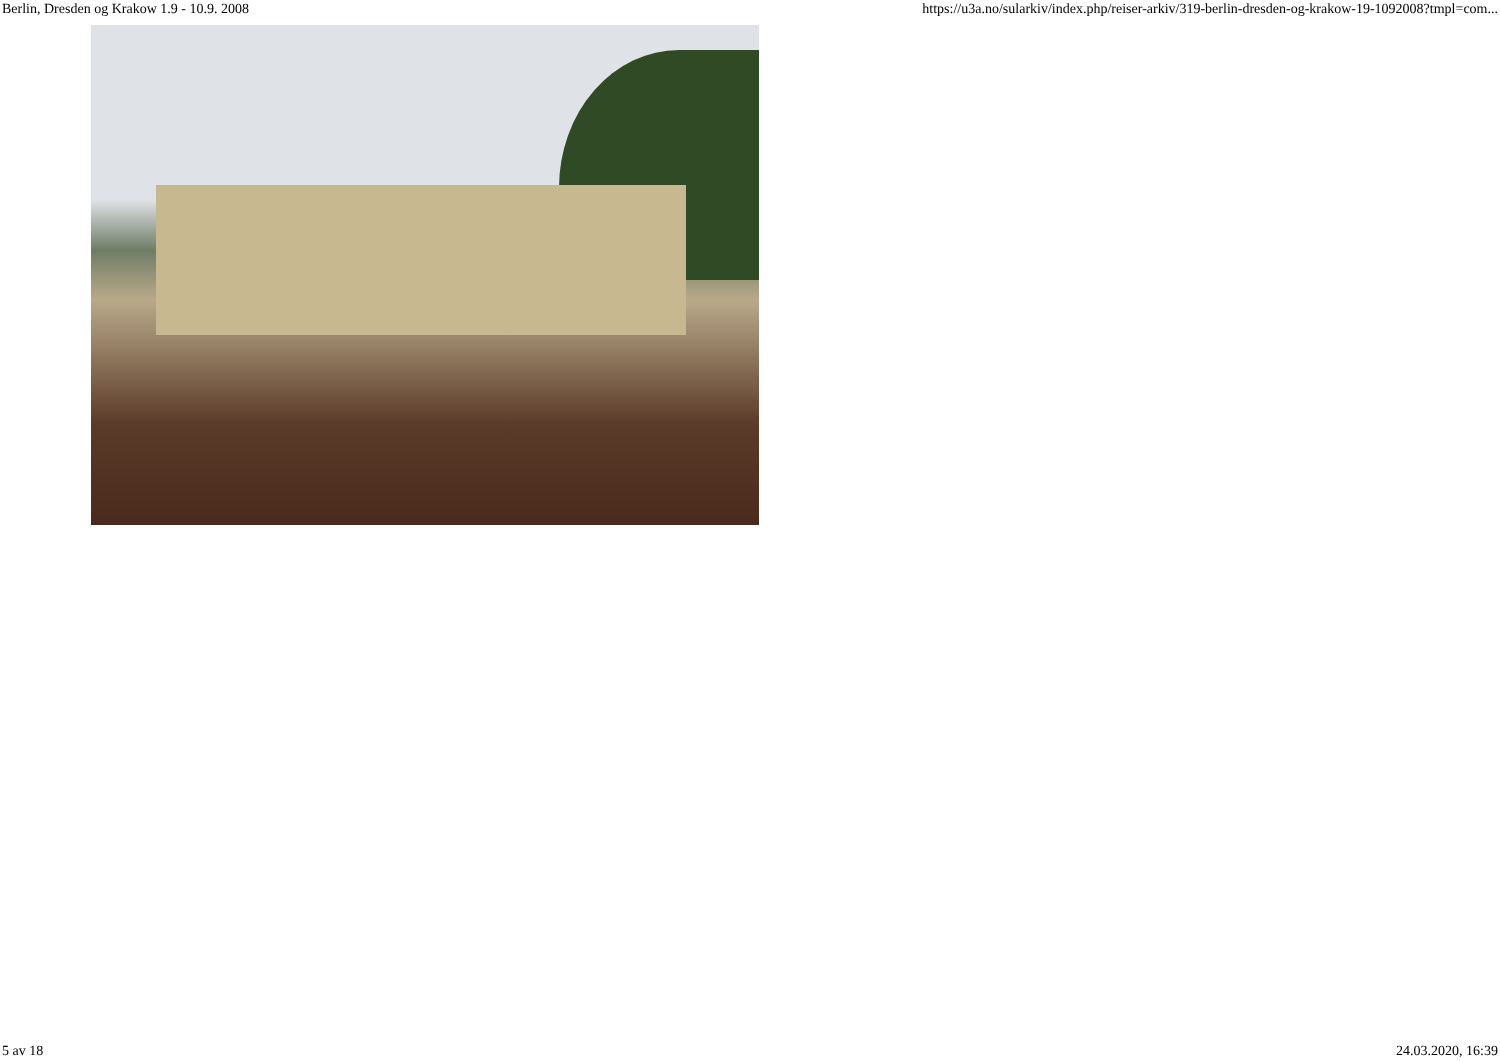Berlin, Dresden og Krakow 1.9 - 10.9. 2008 https://u3a.no/sularkiv/index.php/reiser-arkiv/319-berlin-dresden-og-krakow-19-1092008?tmpl=com...
5 av 18 24.03.2020, 16:39